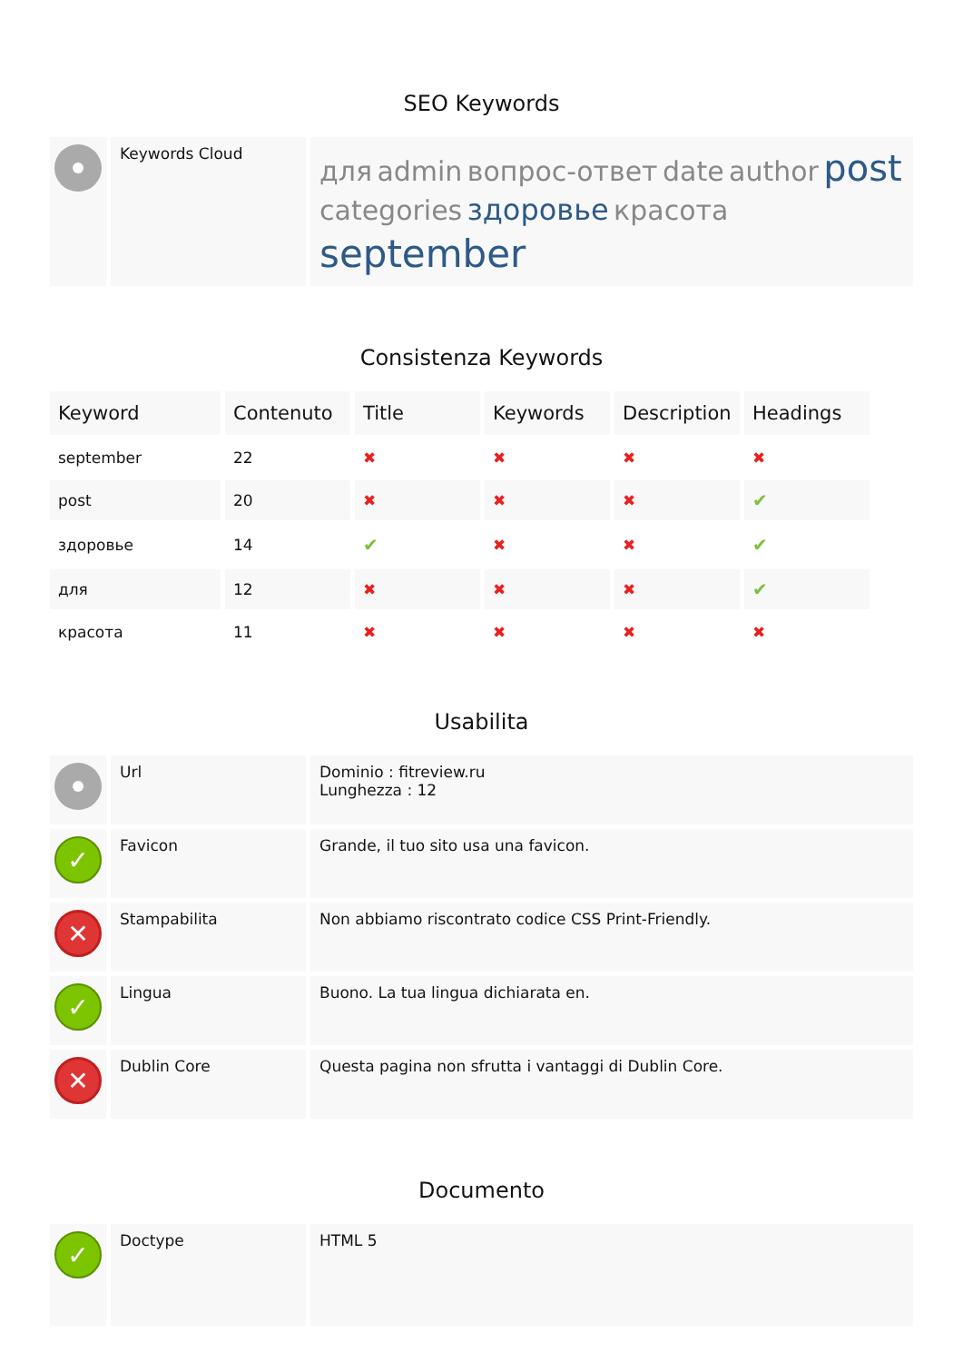SEO Keywords
| | Keywords Cloud | для admin вопрос-ответ date author post categories здоровье красота september |
Consistenza Keywords
| Keyword | Contenuto | Title | Keywords | Description | Headings |
| --- | --- | --- | --- | --- | --- |
| september | 22 | ✖ | ✖ | ✖ | ✖ |
| post | 20 | ✖ | ✖ | ✖ | ✔ |
| здоровье | 14 | ✔ | ✖ | ✖ | ✔ |
| для | 12 | ✖ | ✖ | ✖ | ✔ |
| красота | 11 | ✖ | ✖ | ✖ | ✖ |
Usabilita
| | Url | Dominio : fitreview.ru Lunghezza : 12 |
| ✓ | Favicon | Grande, il tuo sito usa una favicon. |
| ✕ | Stampabilita | Non abbiamo riscontrato codice CSS Print-Friendly. |
| ✓ | Lingua | Buono. La tua lingua dichiarata en. |
| ✕ | Dublin Core | Questa pagina non sfrutta i vantaggi di Dublin Core. |
Documento
| ✓ | Doctype | HTML 5 |